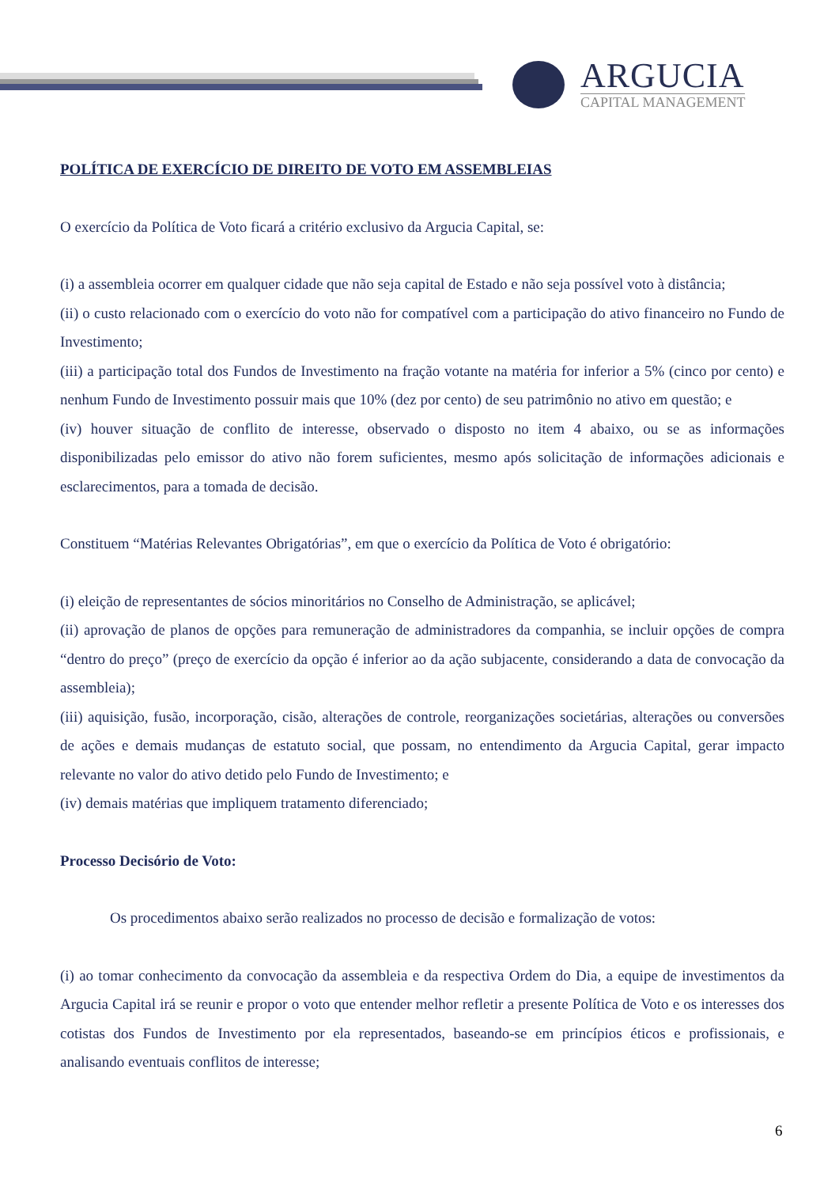ARGUCIA
CAPITAL MANAGEMENT
POLÍTICA DE EXERCÍCIO DE DIREITO DE VOTO EM ASSEMBLEIAS
O exercício da Política de Voto ficará a critério exclusivo da Argucia Capital, se:
(i) a assembleia ocorrer em qualquer cidade que não seja capital de Estado e não seja possível voto à distância;
(ii) o custo relacionado com o exercício do voto não for compatível com a participação do ativo financeiro no Fundo de Investimento;
(iii) a participação total dos Fundos de Investimento na fração votante na matéria for inferior a 5% (cinco por cento) e nenhum Fundo de Investimento possuir mais que 10% (dez por cento) de seu patrimônio no ativo em questão; e
(iv) houver situação de conflito de interesse, observado o disposto no item 4 abaixo, ou se as informações disponibilizadas pelo emissor do ativo não forem suficientes, mesmo após solicitação de informações adicionais e esclarecimentos, para a tomada de decisão.
Constituem “Matérias Relevantes Obrigatórias”, em que o exercício da Política de Voto é obrigatório:
(i) eleição de representantes de sócios minoritários no Conselho de Administração, se aplicável;
(ii) aprovação de planos de opções para remuneração de administradores da companhia, se incluir opções de compra “dentro do preço” (preço de exercício da opção é inferior ao da ação subjacente, considerando a data de convocação da assembleia);
(iii) aquisição, fusão, incorporação, cisão, alterações de controle, reorganizações societárias, alterações ou conversões de ações e demais mudanças de estatuto social, que possam, no entendimento da Argucia Capital, gerar impacto relevante no valor do ativo detido pelo Fundo de Investimento; e
(iv) demais matérias que impliquem tratamento diferenciado;
Processo Decisório de Voto:
Os procedimentos abaixo serão realizados no processo de decisão e formalização de votos:
(i) ao tomar conhecimento da convocação da assembleia e da respectiva Ordem do Dia, a equipe de investimentos da Argucia Capital irá se reunir e propor o voto que entender melhor refletir a presente Política de Voto e os interesses dos cotistas dos Fundos de Investimento por ela representados, baseando-se em princípios éticos e profissionais, e analisando eventuais conflitos de interesse;
6